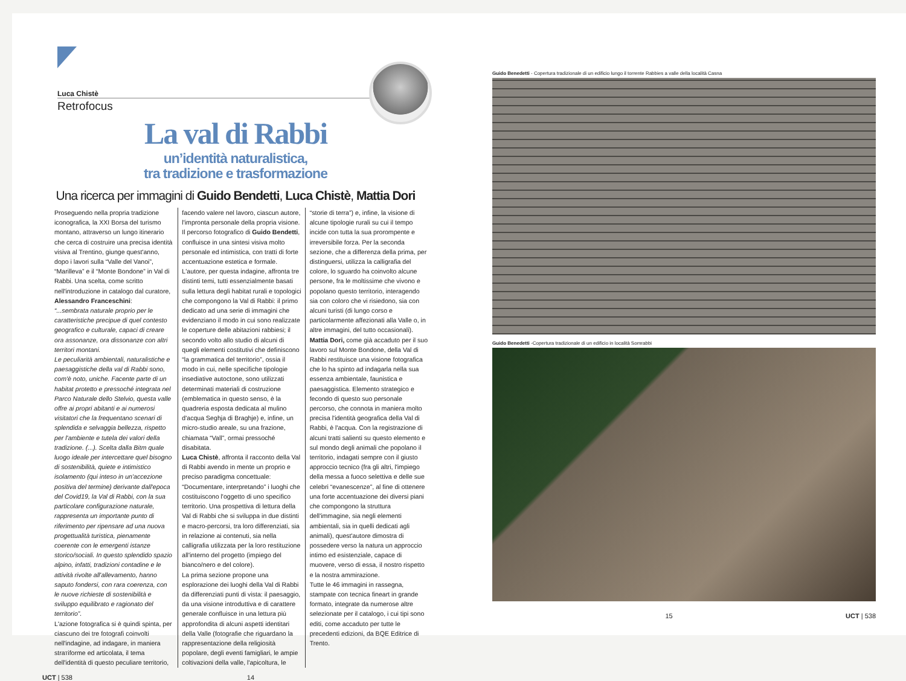Luca Chistè
Retrofocus
La val di Rabbi
un’identità naturalistica,
tra tradizione e trasformazione
Una ricerca per immagini di Guido Bendetti, Luca Chistè, Mattia Dori
Proseguendo nella propria tradizione iconografica, la XXI Borsa del turismo montano, attraverso un lungo itinerario che cerca di costruire una precisa identità visiva al Trentino, giunge quest'anno, dopo i lavori sulla “Valle del Vanoi”, “Marilleva” e il “Monte Bondone” in Val di Rabbi. Una scelta, come scritto nell'introduzione in catalogo dal curatore, Alessandro Franceschini:
“...sembrata naturale proprio per le caratteristiche precipue di quel contesto geografico e culturale, capaci di creare ora assonanze, ora dissonanze con altri territori montani.
Le peculiarità ambientali, naturalistiche e paesaggistiche della val di Rabbi sono, com'è noto, uniche. Facente parte di un habitat protetto e pressoché integrata nel Parco Naturale dello Stelvio, questa valle offre ai propri abitanti e ai numerosi visitatori che la frequentano scenari di splendida e selvaggia bellezza, rispetto per l'ambiente e tutela dei valori della tradizione. (...). Scelta dalla Bitm quale luogo ideale per intercettare quel bisogno di sostenibilità, quiete e intimistico isolamento (qui inteso in un'accezione positiva del termine) derivante dall'epoca del Covid19, la Val di Rabbi, con la sua particolare configurazione naturale, rappresenta un importante punto di riferimento per ripensare ad una nuova progettualità turistica, pienamente coerente con le emergenti istanze storico/sociali. In questo splendido spazio alpino, infatti, tradizioni contadine e le attività rivolte all'allevamento, hanno saputo fondersi, con rara coerenza, con le nuove richieste di sostenibilità e sviluppo equilibrato e ragionato del territorio”.
L'azione fotografica si è quindi spinta, per ciascuno dei tre fotografi coinvolti nell'indagine, ad indagare, in maniera strатiforme ed articolata, il tema dell'identità di questo peculiare territorio, facendo valere nel lavoro, ciascun autore, l'impronta personale della propria visione.
Il percorso fotografico di Guido Bendetti, confluisce in una sintesi visiva molto personale ed intimistica, con tratti di forte accentuazione estetica e formale. L'autore, per questa indagine, affronta tre distinti temi, tutti essenzialmente basati sulla lettura degli habitat rurali e topologici che compongono la Val di Rabbi: il primo dedicato ad una serie di immagini che evidenziano il modo in cui sono realizzate le coperture delle abitazioni rabbiesi; il secondo volto allo studio di alcuni di quegli elementi costitutivi che definiscono “la grammatica del territorio”, ossia il modo in cui, nelle specifiche tipologie insediative autoctone, sono utilizzati determinati materiali di costruzione (emblematica in questo senso, è la quadreria esposta dedicata al mulino d'acqua Seghja di Braghje) e, infine, un micro-studio areale, su una frazione, chiamata “Vall”, ormai pressoché disabitata.
Luca Chistè, affronta il racconto della Val di Rabbi avendo in mente un proprio e preciso paradigma concettuale: “Documentare, interpretando” i luoghi che costituiscono l'oggetto di uno specifico territorio. Una prospettiva di lettura della Val di Rabbi che si sviluppa in due distinti e macro-percorsi, tra loro differenziati, sia in relazione ai contenuti, sia nella calligrafia utilizzata per la loro restituzione all'interno del progetto (impiego del bianco/nero e del colore).
La prima sezione propone una esplorazione dei luoghi della Val di Rabbi da differenziati punti di vista: il paesaggio, da una visione introduttiva e di carattere generale confluisce in una lettura più approfondita di alcuni aspetti identitari della Valle (fotografie che riguardano la rappresentazione della religiosità popolare, degli eventi famigliari, le ampie coltivazioni della valle, l'apicoltura, le “storie di terra”) e, infine, la visione di alcune tipologie rurali su cui il tempo incide con tutta la sua prorompente e irreversibile forza. Per la seconda sezione, che a differenza della prima, per distinguersi, utilizza la calligrafia del colore, lo sguardo ha coinvolto alcune persone, fra le moltissime che vivono e popolano questo territorio, interagendo sia con coloro che vi risiedono, sia con alcuni turisti (di lungo corso e particolarmente affezionati alla Valle o, in altre immagini, del tutto occasionali).
Mattia Dori, come già accaduto per il suo lavoro sul Monte Bondone, della Val di Rabbi restituisce una visione fotografica che lo ha spinto ad indagarla nella sua essenza ambientale, faunistica e paesaggistica. Elemento strategico e fecondo di questo suo personale percorso, che connota in maniera molto precisa l'identità geografica della Val di Rabbi, è l'acqua. Con la registrazione di alcuni tratti salienti su questo elemento e sul mondo degli animali che popolano il territorio, indagati sempre con il giusto approccio tecnico (fra gli altri, l'impiego della messa a fuoco selettiva e delle sue celebri “evanescenze”, al fine di ottenere una forte accentuazione dei diversi piani che compongono la struttura dell'immagine, sia negli elementi ambientali, sia in quelli dedicati agli animali), quest'autore dimostra di possedere verso la natura un approccio intimo ed esistenziale, capace di muovere, verso di essa, il nostro rispetto e la nostra ammirazione.
Tutte le 46 immagini in rassegna, stampate con tecnica fineart in grande formato, integrate da numerose altre selezionate per il catalogo, i cui tipi sono editi, come accaduto per tutte le precedenti edizioni, da BQE Editrice di Trento.
UCT | 538 14
Guido Benedetti - Copertura tradizionale di un edificio lungo il torrente Rabbies a valle della località Casna
Guido Benedetti -Copertura tradizionale di un edificio in località Somrabbi
15 UCT | 538